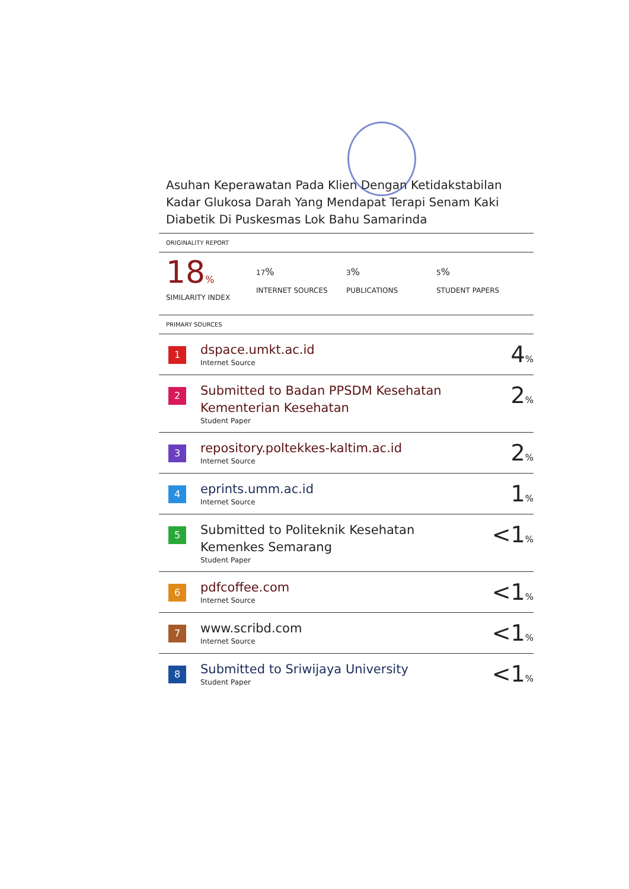Asuhan Keperawatan Pada Klien Dengan Ketidakstabilan Kadar Glukosa Darah Yang Mendapat Terapi Senam Kaki Diabetik Di Puskesmas Lok Bahu Samarinda
ORIGINALITY REPORT
18%
SIMILARITY INDEX
17%
INTERNET SOURCES
3%
PUBLICATIONS
5%
STUDENT PAPERS
PRIMARY SOURCES
| 1 | dspace.umkt.ac.id Internet Source | 4 % |
| 2 | Submitted to Badan PPSDM Kesehatan Kementerian Kesehatan Student Paper | 2 % |
| 3 | repository.poltekkes-kaltim.ac.id Internet Source | 2 % |
| 4 | eprints.umm.ac.id Internet Source | 1 % |
| 5 | Submitted to Politeknik Kesehatan Kemenkes Semarang Student Paper | <1 % |
| 6 | pdfcoffee.com Internet Source | <1 % |
| 7 | www.scribd.com Internet Source | <1 % |
| 8 | Submitted to Sriwijaya University Student Paper | <1 % |